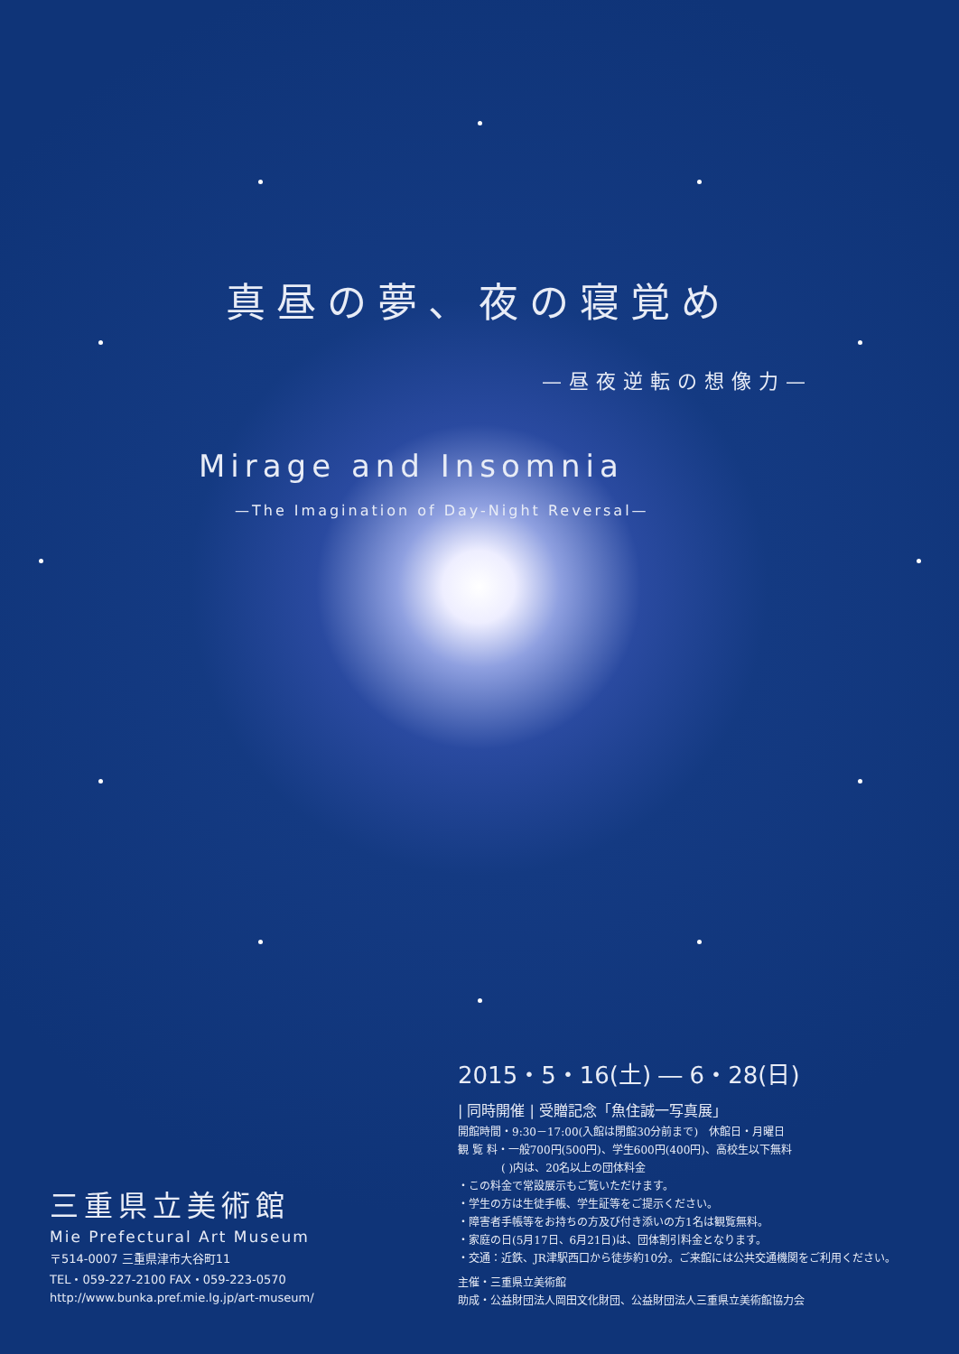真昼の夢、夜の寝覚め
—昼夜逆転の想像力—
Mirage and Insomnia
—The Imagination of Day-Night Reversal—
三重県立美術館
Mie Prefectural Art Museum
〒514-0007 三重県津市大谷町11
TEL・059-227-2100 FAX・059-223-0570
http://www.bunka.pref.mie.lg.jp/art-museum/
2015・5・16(土) ― 6・28(日)
| 同時開催 | 受贈記念「魚住誠一写真展」
開館時間・9:30－17:00(入館は閉館30分前まで)　休館日・月曜日
観 覧 料・一般700円(500円)、学生600円(400円)、高校生以下無料
　　　　( )内は、20名以上の団体料金
・この料金で常設展示もご覧いただけます。
・学生の方は生徒手帳、学生証等をご提示ください。
・障害者手帳等をお持ちの方及び付き添いの方1名は観覧無料。
・家庭の日(5月17日、6月21日)は、団体割引料金となります。
・交通：近鉄、JR津駅西口から徒歩約10分。ご来館には公共交通機関をご利用ください。
主催・三重県立美術館
助成・公益財団法人岡田文化財団、公益財団法人三重県立美術館協力会